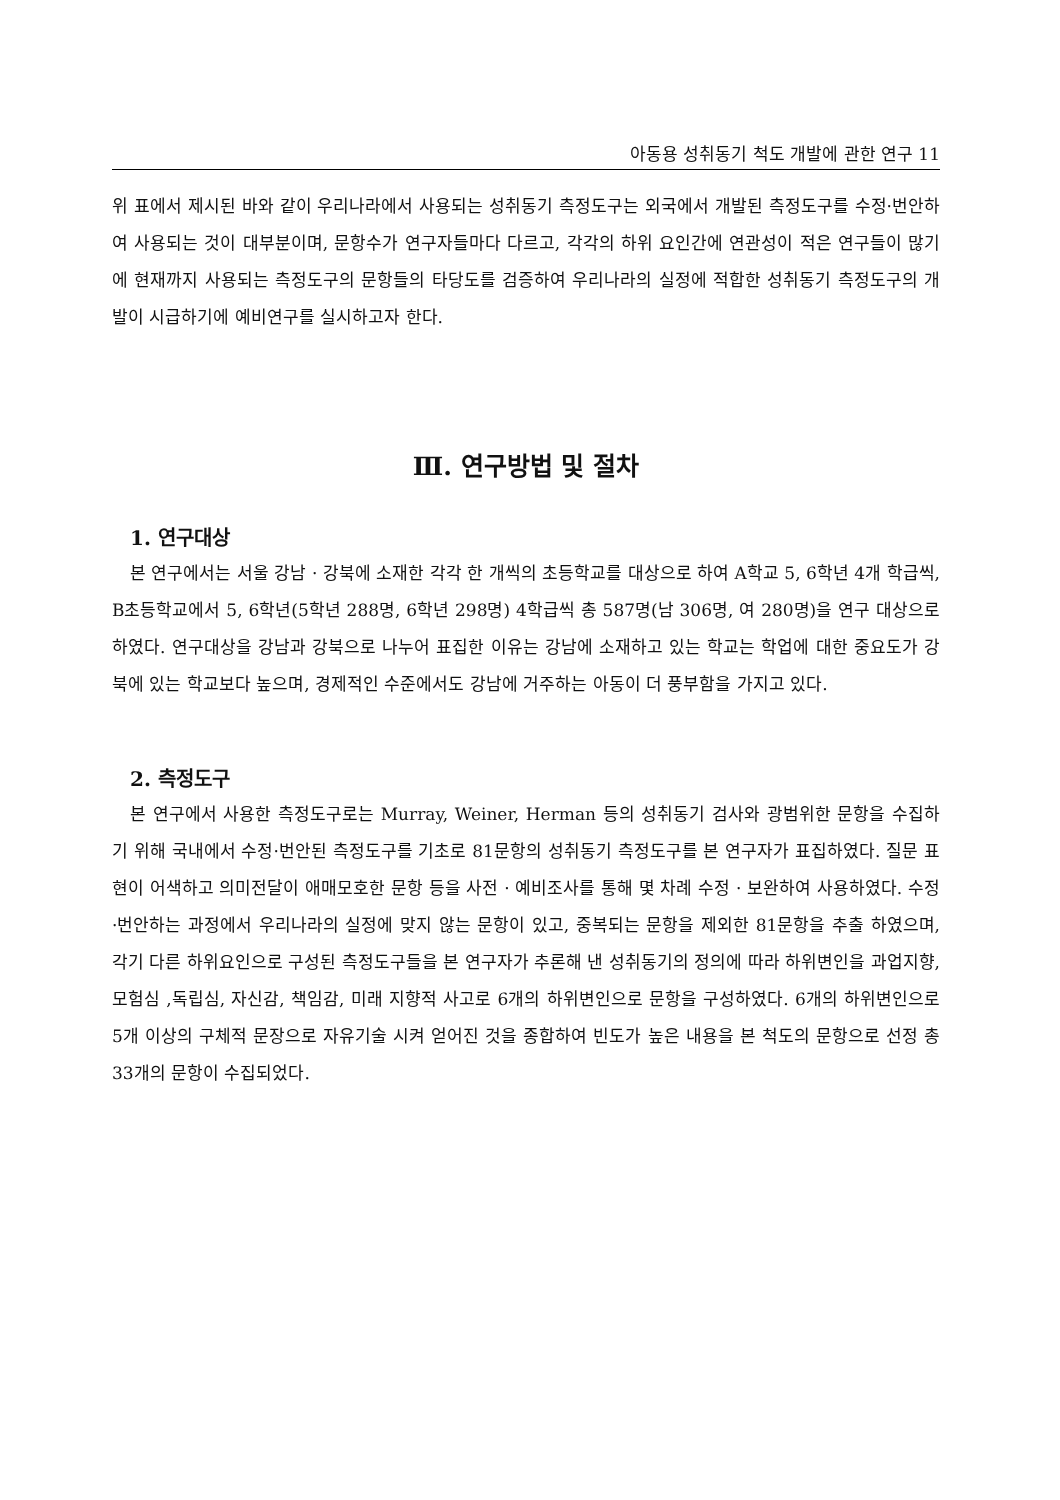아동용 성취동기 척도 개발에 관한 연구 11
위 표에서 제시된 바와 같이 우리나라에서 사용되는 성취동기 측정도구는 외국에서 개발된 측정도구를 수정·번안하여 사용되는 것이 대부분이며, 문항수가 연구자들마다 다르고, 각각의 하위 요인간에 연관성이 적은 연구들이 많기에 현재까지 사용되는 측정도구의 문항들의 타당도를 검증하여 우리나라의 실정에 적합한 성취동기 측정도구의 개발이 시급하기에 예비연구를 실시하고자 한다.
Ⅲ. 연구방법 및 절차
1. 연구대상
본 연구에서는 서울 강남 · 강북에 소재한 각각 한 개씩의 초등학교를 대상으로 하여 A학교 5, 6학년 4개 학급씩, B초등학교에서 5, 6학년(5학년 288명, 6학년 298명) 4학급씩 총 587명(남 306명, 여 280명)을 연구 대상으로 하였다. 연구대상을 강남과 강북으로 나누어 표집한 이유는 강남에 소재하고 있는 학교는 학업에 대한 중요도가 강북에 있는 학교보다 높으며, 경제적인 수준에서도 강남에 거주하는 아동이 더 풍부함을 가지고 있다.
2. 측정도구
본 연구에서 사용한 측정도구로는 Murray, Weiner, Herman 등의 성취동기 검사와 광범위한 문항을 수집하기 위해 국내에서 수정·번안된 측정도구를 기초로 81문항의 성취동기 측정도구를 본 연구자가 표집하였다. 질문 표현이 어색하고 의미전달이 애매모호한 문항 등을 사전 · 예비조사를 통해 몇 차례 수정 · 보완하여 사용하였다. 수정·번안하는 과정에서 우리나라의 실정에 맞지 않는 문항이 있고, 중복되는 문항을 제외한 81문항을 추출 하였으며, 각기 다른 하위요인으로 구성된 측정도구들을 본 연구자가 추론해 낸 성취동기의 정의에 따라 하위변인을 과업지향, 모험심 ,독립심, 자신감, 책임감, 미래 지향적 사고로 6개의 하위변인으로 문항을 구성하였다. 6개의 하위변인으로 5개 이상의 구체적 문장으로 자유기술 시켜 얻어진 것을 종합하여 빈도가 높은 내용을 본 척도의 문항으로 선정 총 33개의 문항이 수집되었다.